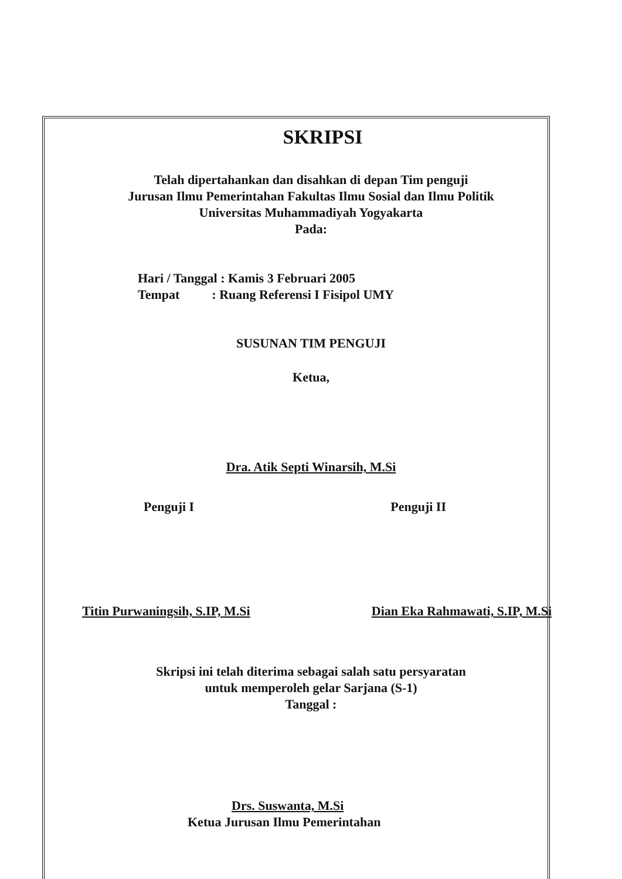SKRIPSI
Telah dipertahankan dan disahkan di depan Tim penguji
Jurusan Ilmu Pemerintahan Fakultas Ilmu Sosial dan Ilmu Politik
Universitas Muhammadiyah Yogyakarta
Pada:
Hari / Tanggal : Kamis 3 Februari 2005
Tempat : Ruang Referensi I Fisipol UMY
SUSUNAN TIM PENGUJI
Ketua,
Dra. Atik Septi Winarsih, M.Si
Penguji I Penguji II
Titin Purwaningsih, S.IP, M.Si Dian Eka Rahmawati, S.IP, M.Si
Skripsi ini telah diterima sebagai salah satu persyaratan
untuk memperoleh gelar Sarjana (S-1)
Tanggal :
Drs. Suswanta, M.Si
Ketua Jurusan Ilmu Pemerintahan